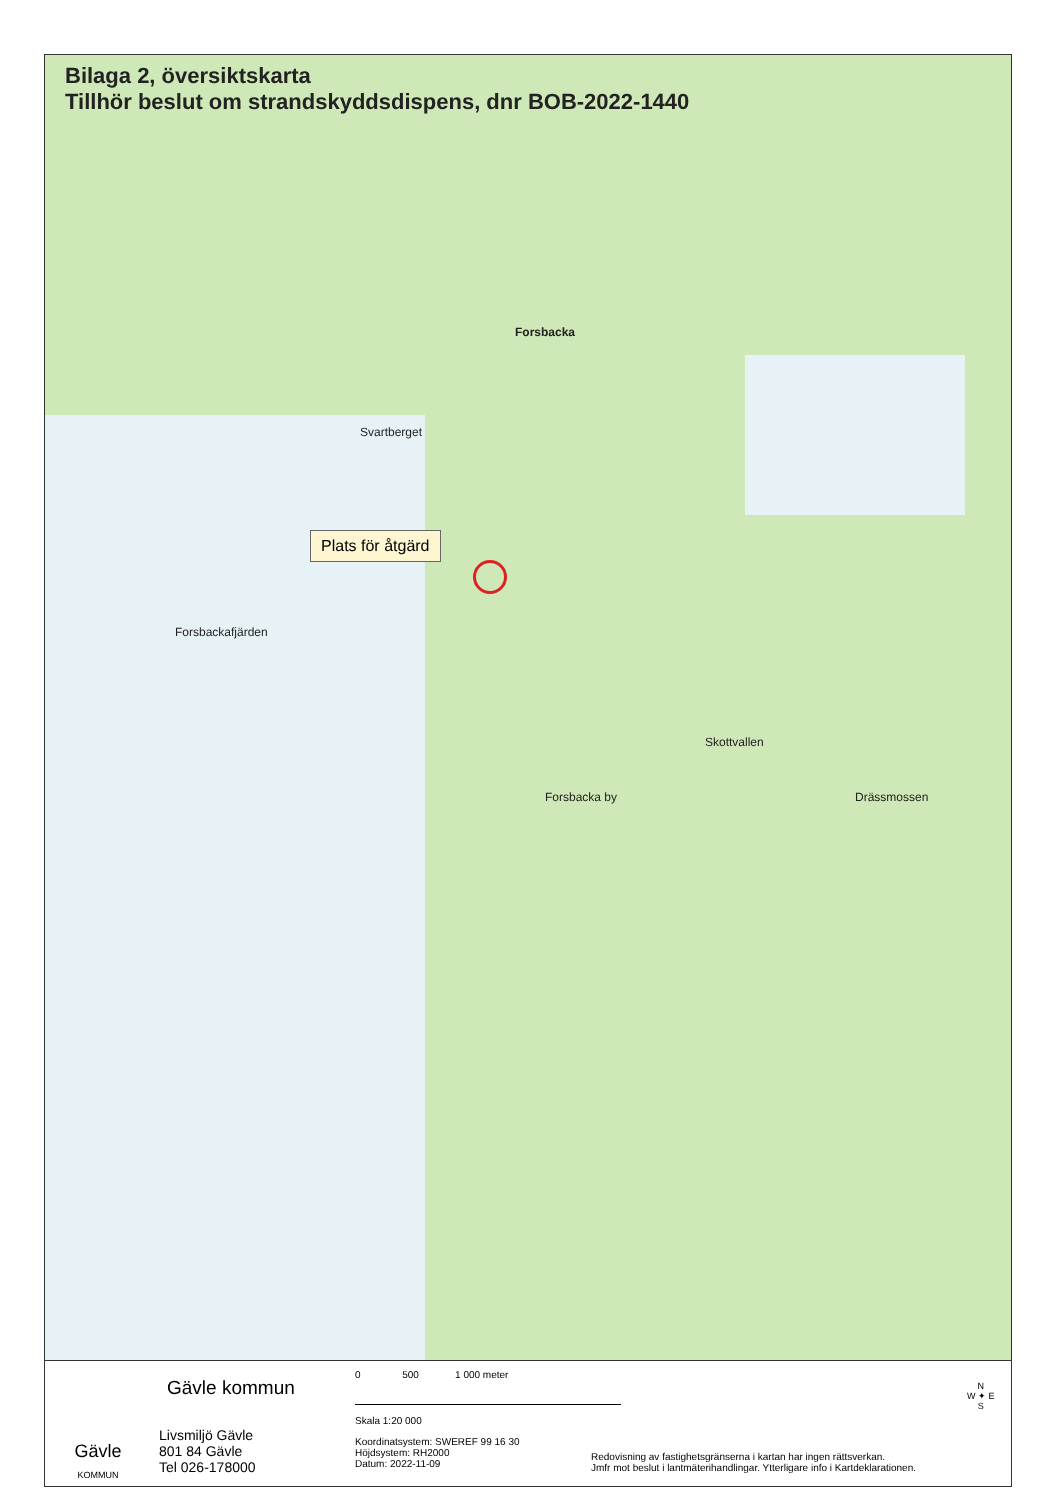Bilaga 2, översiktskarta
Tillhör beslut om strandskyddsdispens, dnr BOB-2022-1440
Forsbacka
Svartberget
Forsbackafjärden
Forsbacka by
Skottvallen
Drässmossen
Plats för åtgärd
Gävle
KOMMUN
Gävle kommun
Livsmiljö Gävle
801 84 Gävle
Tel 026-178000
0 500 1 000 meter
Skala 1:20 000
Koordinatsystem: SWEREF 99 16 30
Höjdsystem: RH2000
Datum: 2022-11-09
Redovisning av fastighetsgränserna i kartan har ingen rättsverkan.
Jmfr mot beslut i lantmäterihandlingar. Ytterligare info i Kartdeklarationen.
N
W ✦ E
S